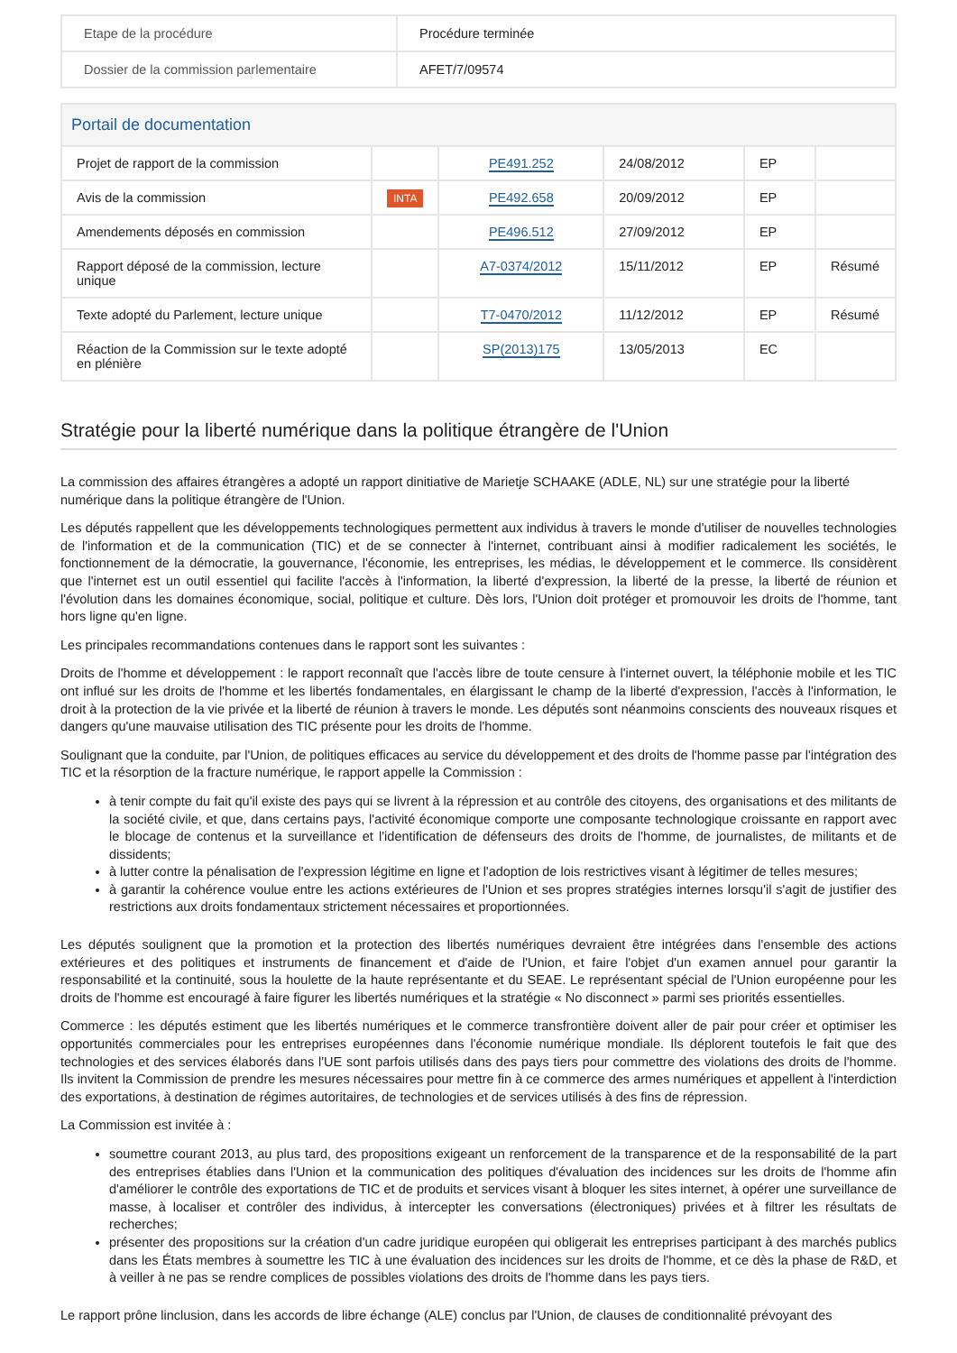| Etape de la procédure | Procédure terminée |
| Dossier de la commission parlementaire | AFET/7/09574 |
Portail de documentation
| Projet de rapport de la commission | | PE491.252 | 24/08/2012 | EP | |
| Avis de la commission | INTA | PE492.658 | 20/09/2012 | EP | |
| Amendements déposés en commission | | PE496.512 | 27/09/2012 | EP | |
| Rapport déposé de la commission, lecture unique | | A7-0374/2012 | 15/11/2012 | EP | Résumé |
| Texte adopté du Parlement, lecture unique | | T7-0470/2012 | 11/12/2012 | EP | Résumé |
| Réaction de la Commission sur le texte adopté en plénière | | SP(2013)175 | 13/05/2013 | EC | |
Stratégie pour la liberté numérique dans la politique étrangère de l'Union
La commission des affaires étrangères a adopté un rapport dinitiative de Marietje SCHAAKE (ADLE, NL) sur une stratégie pour la liberté numérique dans la politique étrangère de l'Union.
Les députés rappellent que les développements technologiques permettent aux individus à travers le monde d'utiliser de nouvelles technologies de l'information et de la communication (TIC) et de se connecter à l'internet, contribuant ainsi à modifier radicalement les sociétés, le fonctionnement de la démocratie, la gouvernance, l'économie, les entreprises, les médias, le développement et le commerce. Ils considèrent que l'internet est un outil essentiel qui facilite l'accès à l'information, la liberté d'expression, la liberté de la presse, la liberté de réunion et l'évolution dans les domaines économique, social, politique et culture. Dès lors, l'Union doit protéger et promouvoir les droits de l'homme, tant hors ligne qu'en ligne.
Les principales recommandations contenues dans le rapport sont les suivantes :
Droits de l'homme et développement : le rapport reconnaît que l'accès libre de toute censure à l'internet ouvert, la téléphonie mobile et les TIC ont influé sur les droits de l'homme et les libertés fondamentales, en élargissant le champ de la liberté d'expression, l'accès à l'information, le droit à la protection de la vie privée et la liberté de réunion à travers le monde. Les députés sont néanmoins conscients des nouveaux risques et dangers qu'une mauvaise utilisation des TIC présente pour les droits de l'homme.
Soulignant que la conduite, par l'Union, de politiques efficaces au service du développement et des droits de l'homme passe par l'intégration des TIC et la résorption de la fracture numérique, le rapport appelle la Commission :
à tenir compte du fait qu'il existe des pays qui se livrent à la répression et au contrôle des citoyens, des organisations et des militants de la société civile, et que, dans certains pays, l'activité économique comporte une composante technologique croissante en rapport avec le blocage de contenus et la surveillance et l'identification de défenseurs des droits de l'homme, de journalistes, de militants et de dissidents;
à lutter contre la pénalisation de l'expression légitime en ligne et l'adoption de lois restrictives visant à légitimer de telles mesures;
à garantir la cohérence voulue entre les actions extérieures de l'Union et ses propres stratégies internes lorsqu'il s'agit de justifier des restrictions aux droits fondamentaux strictement nécessaires et proportionnées.
Les députés soulignent que la promotion et la protection des libertés numériques devraient être intégrées dans l'ensemble des actions extérieures et des politiques et instruments de financement et d'aide de l'Union, et faire l'objet d'un examen annuel pour garantir la responsabilité et la continuité, sous la houlette de la haute représentante et du SEAE. Le représentant spécial de l'Union européenne pour les droits de l'homme est encouragé à faire figurer les libertés numériques et la stratégie « No disconnect » parmi ses priorités essentielles.
Commerce : les députés estiment que les libertés numériques et le commerce transfrontière doivent aller de pair pour créer et optimiser les opportunités commerciales pour les entreprises européennes dans l'économie numérique mondiale. Ils déplorent toutefois le fait que des technologies et des services élaborés dans l'UE sont parfois utilisés dans des pays tiers pour commettre des violations des droits de l'homme. Ils invitent la Commission de prendre les mesures nécessaires pour mettre fin à ce commerce des armes numériques et appellent à l'interdiction des exportations, à destination de régimes autoritaires, de technologies et de services utilisés à des fins de répression.
La Commission est invitée à :
soumettre courant 2013, au plus tard, des propositions exigeant un renforcement de la transparence et de la responsabilité de la part des entreprises établies dans l'Union et la communication des politiques d'évaluation des incidences sur les droits de l'homme afin d'améliorer le contrôle des exportations de TIC et de produits et services visant à bloquer les sites internet, à opérer une surveillance de masse, à localiser et contrôler des individus, à intercepter les conversations (électroniques) privées et à filtrer les résultats de recherches;
présenter des propositions sur la création d'un cadre juridique européen qui obligerait les entreprises participant à des marchés publics dans les États membres à soumettre les TIC à une évaluation des incidences sur les droits de l'homme, et ce dès la phase de R&D, et à veiller à ne pas se rendre complices de possibles violations des droits de l'homme dans les pays tiers.
Le rapport prône linclusion, dans les accords de libre échange (ALE) conclus par l'Union, de clauses de conditionnalité prévoyant des